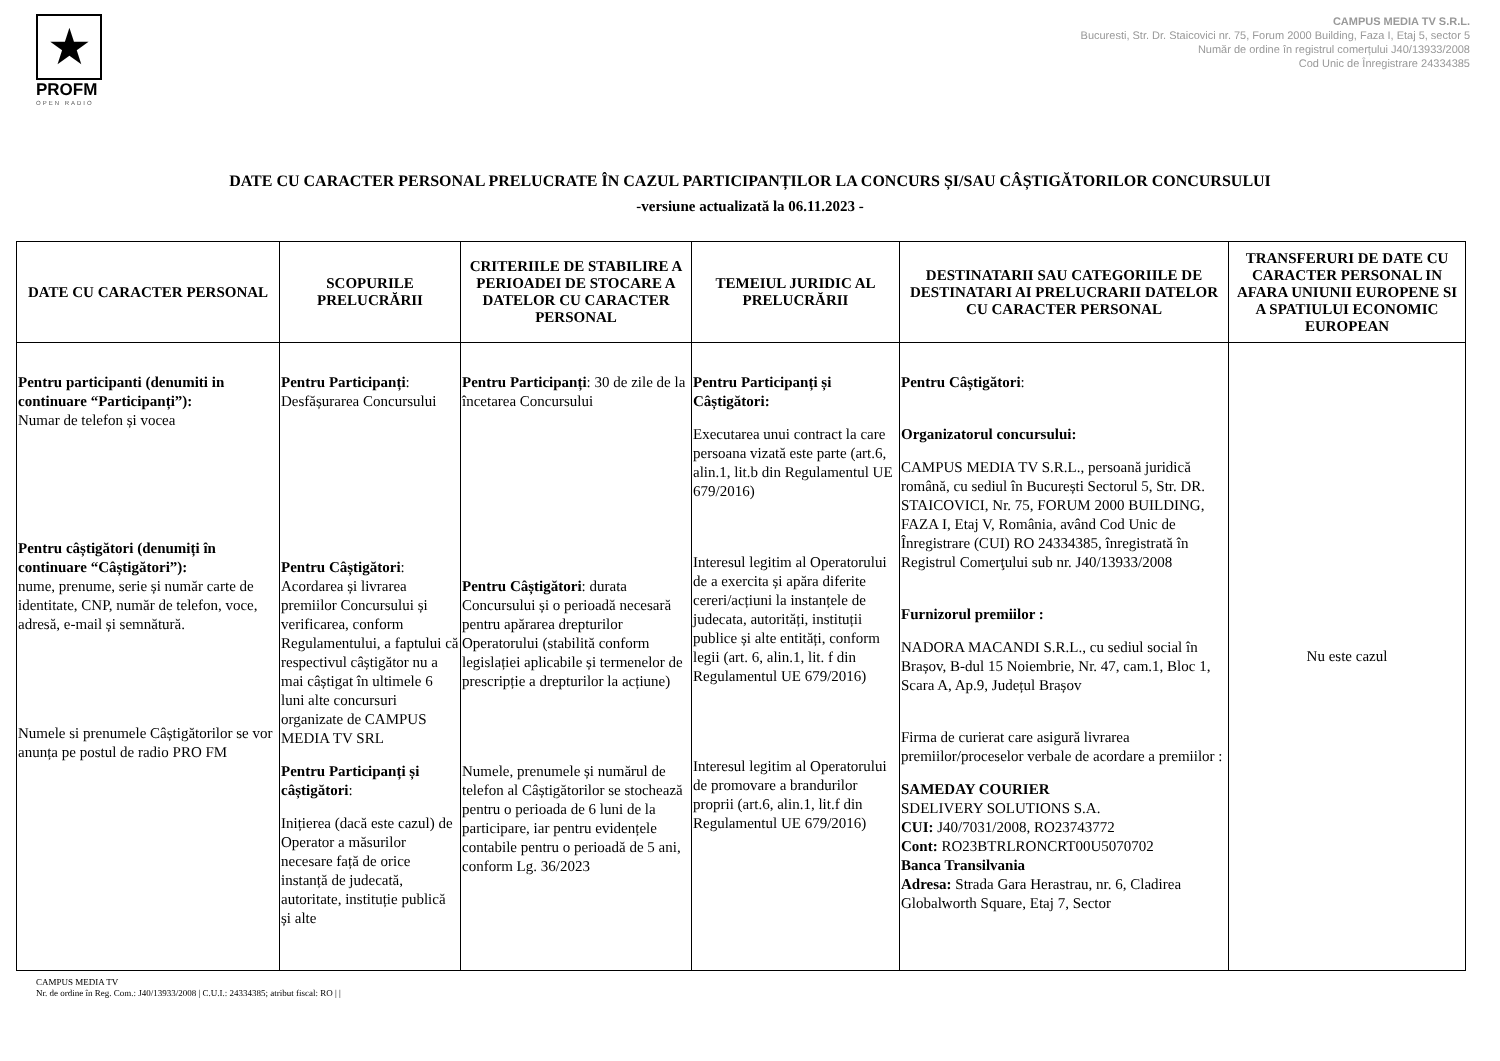★
PROFM
OPEN RADIO
CAMPUS MEDIA TV S.R.L.
Bucuresti, Str. Dr. Staicovici nr. 75, Forum 2000 Building, Faza I, Etaj 5, sector 5
Număr de ordine în registrul comerțului J40/13933/2008
Cod Unic de Înregistrare 24334385
DATE CU CARACTER PERSONAL PRELUCRATE ÎN CAZUL PARTICIPANȚILOR LA CONCURS ȘI/SAU CÂȘTIGĂTORILOR CONCURSULUI
-versiune actualizată la 06.11.2023 -
| DATE CU CARACTER PERSONAL | SCOPURILE PRELUCRĂRII | CRITERIILE DE STABILIRE A PERIOADEI DE STOCARE A DATELOR CU CARACTER PERSONAL | TEMEIUL JURIDIC AL PRELUCRĂRII | DESTINATARII SAU CATEGORIILE DE DESTINATARI AI PRELUCRARII DATELOR CU CARACTER PERSONAL | TRANSFERURI DE DATE CU CARACTER PERSONAL IN AFARA UNIUNII EUROPENE SI A SPATIULUI ECONOMIC EUROPEAN |
| --- | --- | --- | --- | --- | --- |
| Pentru participanti (denumiti in continuare “Participanți”): Numar de telefon și vocea Pentru câștigători (denumiți în continuare “Câștigători”): nume, prenume, serie și număr carte de identitate, CNP, număr de telefon, voce, adresă, e-mail și semnătură. Numele si prenumele Câștigătorilor se vor anunța pe postul de radio PRO FM | Pentru Participanți : Desfășurarea Concursului Pentru Câștigători : Acordarea și livrarea premiilor Concursului și verificarea, conform Regulamentului, a faptului că respectivul câștigător nu a mai câștigat în ultimele 6 luni alte concursuri organizate de CAMPUS MEDIA TV SRL Pentru Participanți și câștigători : Inițierea (dacă este cazul) de Operator a măsurilor necesare față de orice instanță de judecată, autoritate, instituție publică și alte | Pentru Participanți : 30 de zile de la încetarea Concursului Pentru Câștigători : durata Concursului și o perioadă necesară pentru apărarea drepturilor Operatorului (stabilită conform legislației aplicabile și termenelor de prescripție a drepturilor la acțiune) Numele, prenumele și numărul de telefon al Câștigătorilor se stochează pentru o perioada de 6 luni de la participare, iar pentru evidențele contabile pentru o perioadă de 5 ani, conform Lg. 36/2023 | Pentru Participanți și Câștigători: Executarea unui contract la care persoana vizată este parte (art.6, alin.1, lit.b din Regulamentul UE 679/2016) Interesul legitim al Operatorului de a exercita și apăra diferite cereri/acțiuni la instanțele de judecata, autorități, instituții publice și alte entități, conform legii (art. 6, alin.1, lit. f din Regulamentul UE 679/2016) Interesul legitim al Operatorului de promovare a brandurilor proprii (art.6, alin.1, lit.f din Regulamentul UE 679/2016) | Pentru Câștigători : Organizatorul concursului: CAMPUS MEDIA TV S.R.L., persoană juridică română, cu sediul în București Sectorul 5, Str. DR. STAICOVICI, Nr. 75, FORUM 2000 BUILDING, FAZA I, Etaj V, România, având Cod Unic de Înregistrare (CUI) RO 24334385, înregistrată în Registrul Comerţului sub nr. J40/13933/2008 Furnizorul premiilor : NADORA MACANDI S.R.L., cu sediul social în Brașov, B-dul 15 Noiembrie, Nr. 47, cam.1, Bloc 1, Scara A, Ap.9, Județul Brașov Firma de curierat care asigură livrarea premiilor/proceselor verbale de acordare a premiilor : SAMEDAY COURIER SDELIVERY SOLUTIONS S.A. CUI: J40/7031/2008, RO23743772 Cont: RO23BTRLRONCRT00U5070702 Banca Transilvania Adresa: Strada Gara Herastrau, nr. 6, Cladirea Globalworth Square, Etaj 7, Sector | Nu este cazul |
CAMPUS MEDIA TV
Nr. de ordine în Reg. Com.: J40/13933/2008 | C.U.I.: 24334385; atribut fiscal: RO | |